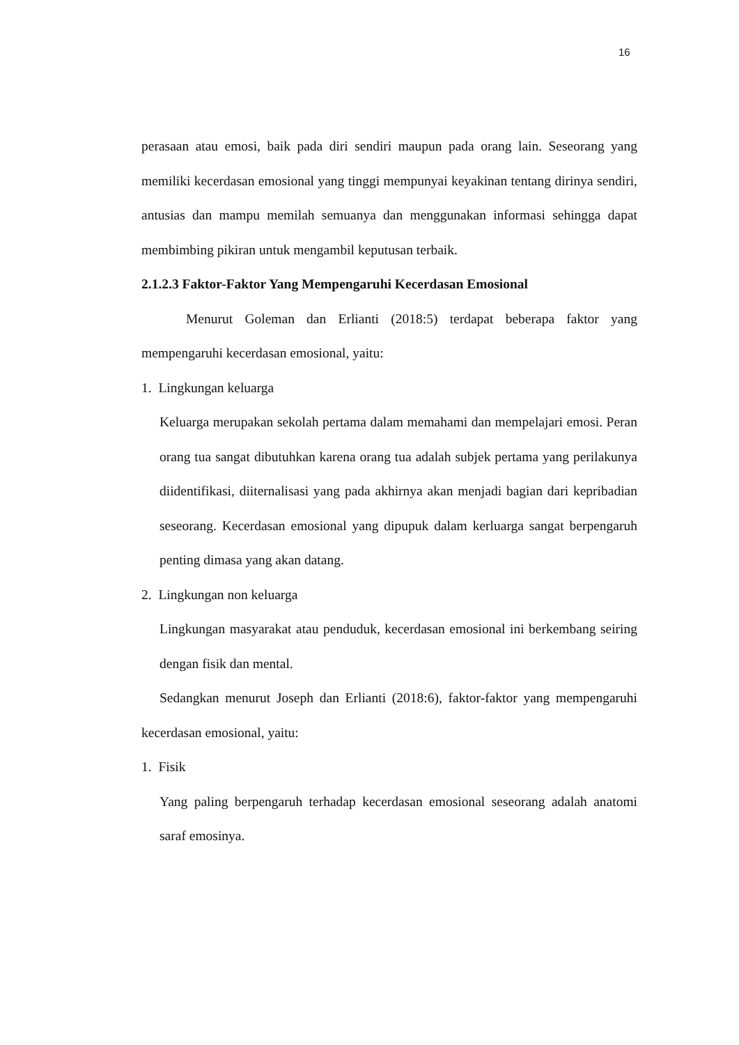16
perasaan atau emosi, baik pada diri sendiri maupun pada orang lain. Seseorang yang memiliki kecerdasan emosional yang tinggi mempunyai keyakinan tentang dirinya sendiri, antusias dan mampu memilah semuanya dan menggunakan informasi sehingga dapat membimbing pikiran untuk mengambil keputusan terbaik.
2.1.2.3 Faktor-Faktor Yang Mempengaruhi Kecerdasan Emosional
Menurut Goleman dan Erlianti (2018:5) terdapat beberapa faktor yang mempengaruhi kecerdasan emosional, yaitu:
1. Lingkungan keluarga
Keluarga merupakan sekolah pertama dalam memahami dan mempelajari emosi. Peran orang tua sangat dibutuhkan karena orang tua adalah subjek pertama yang perilakunya diidentifikasi, diiternalisasi yang pada akhirnya akan menjadi bagian dari kepribadian seseorang. Kecerdasan emosional yang dipupuk dalam kerluarga sangat berpengaruh penting dimasa yang akan datang.
2. Lingkungan non keluarga
Lingkungan masyarakat atau penduduk, kecerdasan emosional ini berkembang seiring dengan fisik dan mental.
Sedangkan menurut Joseph dan Erlianti (2018:6), faktor-faktor yang mempengaruhi kecerdasan emosional, yaitu:
1. Fisik
Yang paling berpengaruh terhadap kecerdasan emosional seseorang adalah anatomi saraf emosinya.